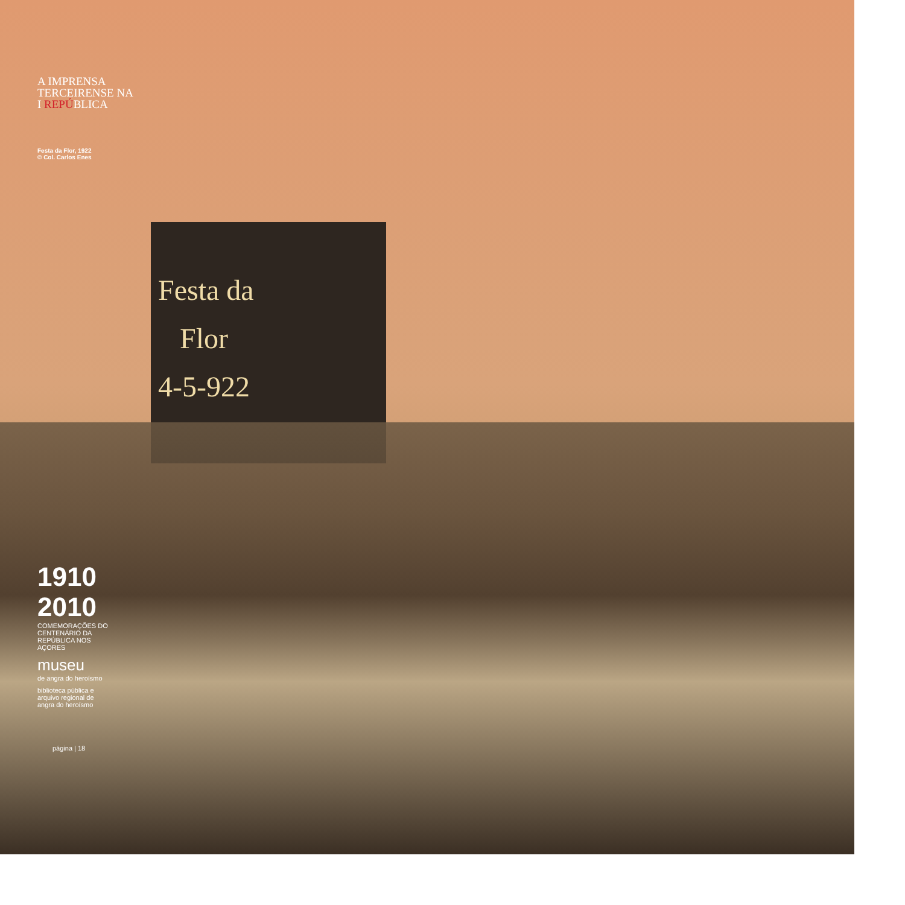A IMPRENSA
TERCEIRENSE NA
I REPÚBLICA
Festa da Flor, 1922
© Col. Carlos Enes
Festa da
Flor
4-5-922
1910 2010
COMEMORAÇÕES DO CENTENÁRIO DA REPÚBLICA NOS AÇORES
museu
de angra do heroísmo
biblioteca pública e arquivo regional de angra do heroísmo
página | 18